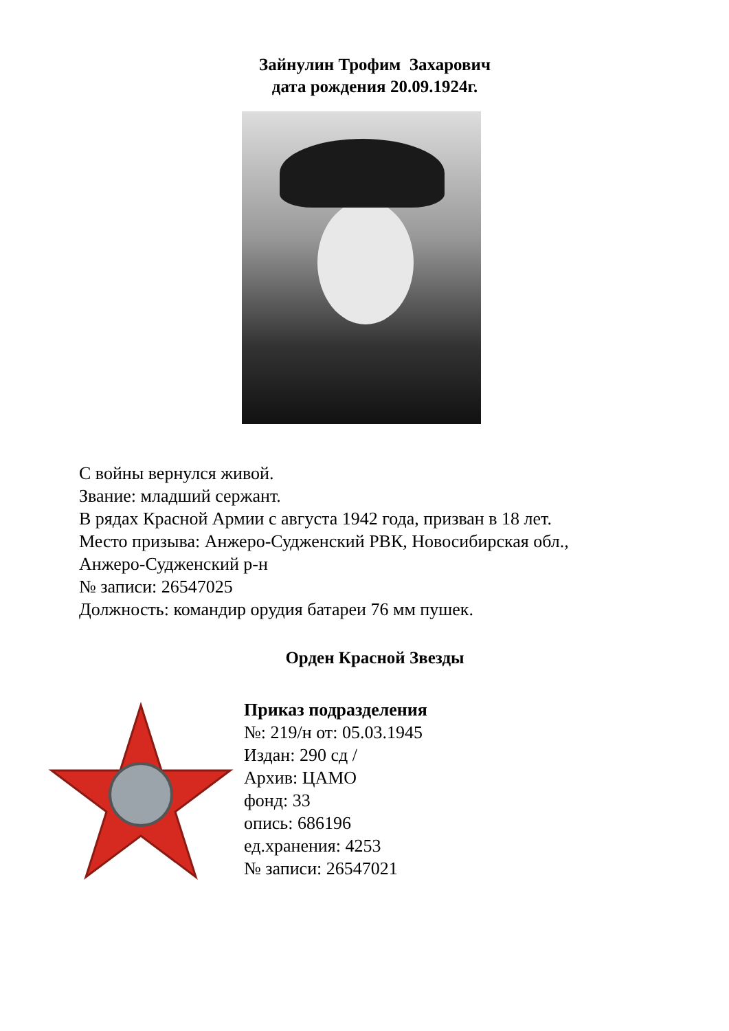Зайнулин Трофим Захарович
дата рождения 20.09.1924г.
С войны вернулся живой.
Звание: младший сержант.
В рядах Красной Армии с августа 1942 года, призван в 18 лет.
Место призыва: Анжеро-Судженский РВК, Новосибирская обл.,
Анжеро-Судженский р-н
№ записи: 26547025
Должность: командир орудия батареи 76 мм пушек.
Орден Красной Звезды
Приказ подразделения
№: 219/н от: 05.03.1945
Издан: 290 сд /
Архив: ЦАМО
фонд: 33
опись: 686196
ед.хранения: 4253
№ записи: 26547021